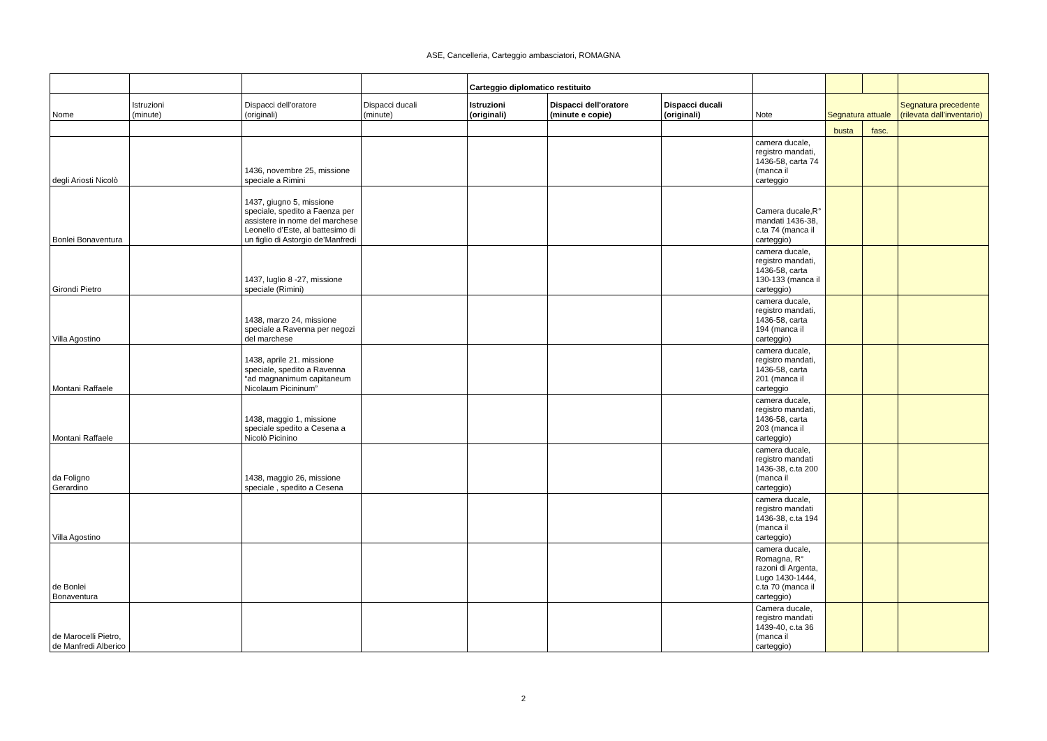ASE, Cancelleria, Carteggio ambasciatori, ROMAGNA
| | | | | Carteggio diplomatico restituito | | | | | | |
| Nome | Istruzioni (minute) | Dispacci dell'oratore (originali) | Dispacci ducali (minute) | Istruzioni (originali) | Dispacci dell'oratore (minute e copie) | Dispacci ducali (originali) | Note | Segnatura attuale | | Segnatura precedente (rilevata dall'inventario) |
| | | | | | | | | busta | fasc. | |
| degli Ariosti Nicolò | | 1436, novembre 25, missione speciale a Rimini | | | | | camera ducale, registro mandati, 1436-58, carta 74 (manca il carteggio | | | |
| Bonlei Bonaventura | | 1437, giugno 5, missione speciale, spedito a Faenza per assistere in nome del marchese Leonello d’Este, al battesimo di un figlio di Astorgio de’Manfredi | | | | | Camera ducale,R° mandati 1436-38, c.ta 74 (manca il carteggio) | | | |
| Girondi Pietro | | 1437, luglio 8 -27, missione speciale (Rimini) | | | | | camera ducale, registro mandati, 1436-58, carta 130-133 (manca il carteggio) | | | |
| Villa Agostino | | 1438, marzo 24, missione speciale a Ravenna per negozi del marchese | | | | | camera ducale, registro mandati, 1436-58, carta 194 (manca il carteggio) | | | |
| Montani Raffaele | | 1438, aprile 21. missione speciale, spedito a Ravenna “ad magnanimum capitaneum Nicolaum Picininum” | | | | | camera ducale, registro mandati, 1436-58, carta 201 (manca il carteggio | | | |
| Montani Raffaele | | 1438, maggio 1, missione speciale spedito a Cesena a Nicolò Picinino | | | | | camera ducale, registro mandati, 1436-58, carta 203 (manca il carteggio) | | | |
| da Foligno Gerardino | | 1438, maggio 26, missione speciale , spedito a Cesena | | | | | camera ducale, registro mandati 1436-38, c.ta 200 (manca il carteggio) | | | |
| Villa Agostino | | | | | | | camera ducale, registro mandati 1436-38, c.ta 194 (manca il carteggio) | | | |
| de Bonlei Bonaventura | | | | | | | camera ducale, Romagna, R° razoni di Argenta, Lugo 1430-1444, c.ta 70 (manca il carteggio) | | | |
| de Marocelli Pietro, de Manfredi Alberico | | | | | | | Camera ducale, registro mandati 1439-40, c.ta 36 (manca il carteggio) | | | |
2